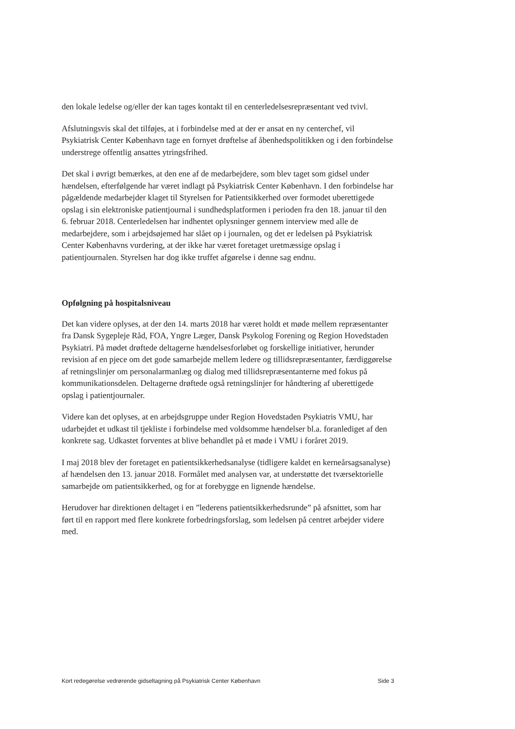den lokale ledelse og/eller der kan tages kontakt til en centerledelsesrepræsentant ved tvivl.
Afslutningsvis skal det tilføjes, at i forbindelse med at der er ansat en ny centerchef, vil Psykiatrisk Center København tage en fornyet drøftelse af åbenhedspolitikken og i den forbindelse understrege offentlig ansattes ytringsfrihed.
Det skal i øvrigt bemærkes, at den ene af de medarbejdere, som blev taget som gidsel under hændelsen, efterfølgende har været indlagt på Psykiatrisk Center København. I den forbindelse har pågældende medarbejder klaget til Styrelsen for Patientsikkerhed over formodet uberettigede opslag i sin elektroniske patientjournal i sundhedsplatformen i perioden fra den 18. januar til den 6. februar 2018. Centerledelsen har indhentet oplysninger gennem interview med alle de medarbejdere, som i arbejdsøjemed har slået op i journalen, og det er ledelsen på Psykiatrisk Center Københavns vurdering, at der ikke har været foretaget uretmæssige opslag i patientjournalen. Styrelsen har dog ikke truffet afgørelse i denne sag endnu.
Opfølgning på hospitalsniveau
Det kan videre oplyses, at der den 14. marts 2018 har været holdt et møde mellem repræsentanter fra Dansk Sygepleje Råd, FOA, Yngre Læger, Dansk Psykolog Forening og Region Hovedstaden Psykiatri. På mødet drøftede deltagerne hændelsesforløbet og forskellige initiativer, herunder revision af en pjece om det gode samarbejde mellem ledere og tillidsrepræsentanter, færdiggørelse af retningslinjer om personalarmanlæg og dialog med tillidsrepræsentanterne med fokus på kommunikationsdelen. Deltagerne drøftede også retningslinjer for håndtering af uberettigede opslag i patientjournaler.
Videre kan det oplyses, at en arbejdsgruppe under Region Hovedstaden Psykiatris VMU, har udarbejdet et udkast til tjekliste i forbindelse med voldsomme hændelser bl.a. foranlediget af den konkrete sag. Udkastet forventes at blive behandlet på et møde i VMU i foråret 2019.
I maj 2018 blev der foretaget en patientsikkerhedsanalyse (tidligere kaldet en kerneårsagsanalyse) af hændelsen den 13. januar 2018. Formålet med analysen var, at understøtte det tværsektorielle samarbejde om patientsikkerhed, og for at forebygge en lignende hændelse.
Herudover har direktionen deltaget i en ”lederens patientsikkerhedsrunde” på afsnittet, som har ført til en rapport med flere konkrete forbedringsforslag, som ledelsen på centret arbejder videre med.
Kort redegørelse vedrørende gidseltagning på Psykiatrisk Center København Side 3